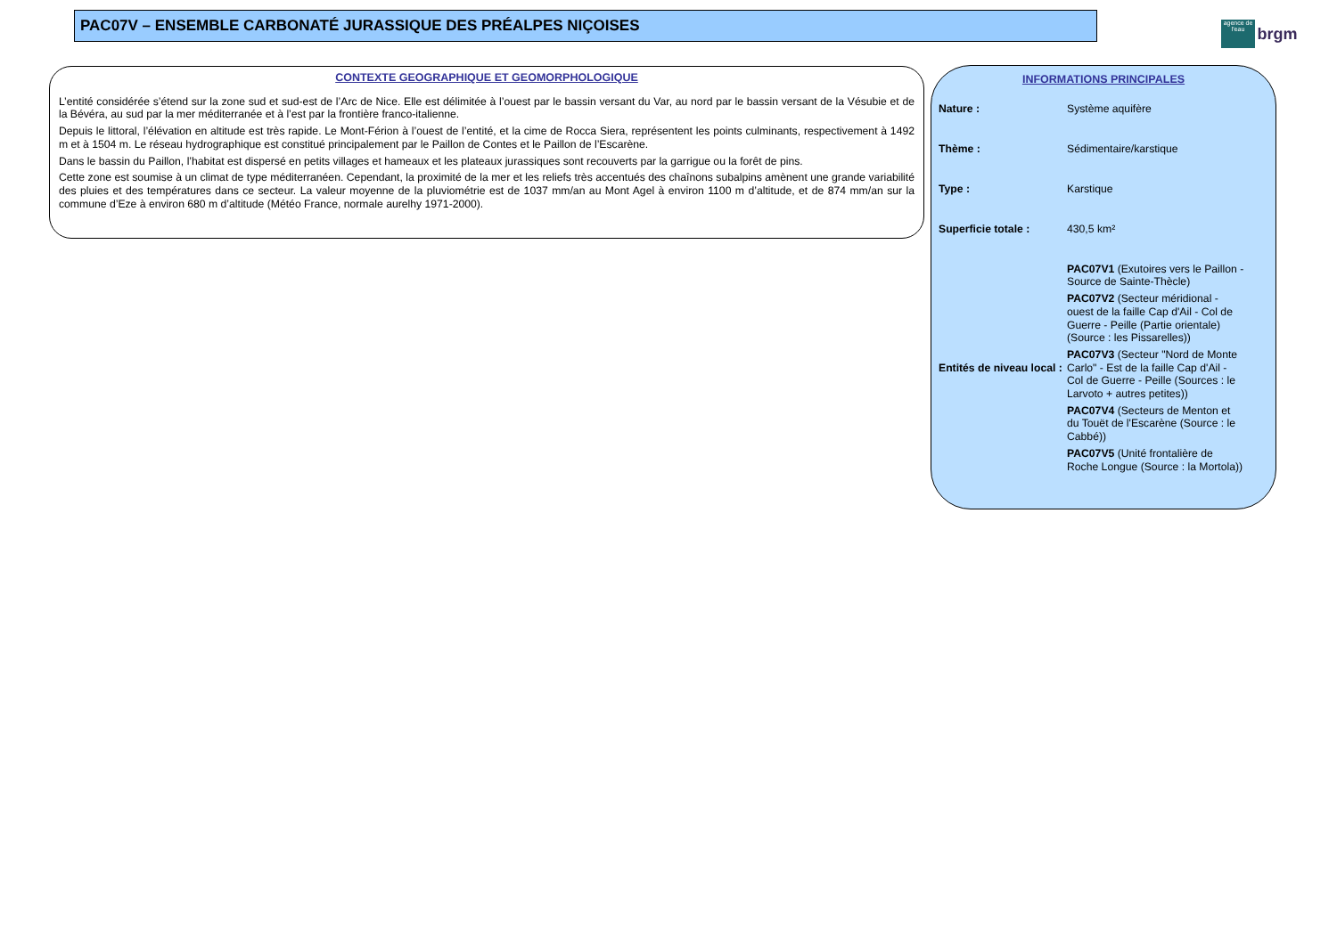PAC07V – ENSEMBLE CARBONATÉ JURASSIQUE DES PRÉALPES NIÇOISES agence de l'eau brgm
CONTEXTE GEOGRAPHIQUE ET GEOMORPHOLOGIQUE
L’entité considérée s’étend sur la zone sud et sud-est de l’Arc de Nice. Elle est délimitée à l’ouest par le bassin versant du Var, au nord par le bassin versant de la Vésubie et de la Bévéra, au sud par la mer méditerranée et à l’est par la frontière franco-italienne.
Depuis le littoral, l’élévation en altitude est très rapide. Le Mont-Férion à l’ouest de l’entité, et la cime de Rocca Siera, représentent les points culminants, respectivement à 1492 m et à 1504 m. Le réseau hydrographique est constitué principalement par le Paillon de Contes et le Paillon de l’Escarène.
Dans le bassin du Paillon, l’habitat est dispersé en petits villages et hameaux et les plateaux jurassiques sont recouverts par la garrigue ou la forêt de pins.
Cette zone est soumise à un climat de type méditerranéen. Cependant, la proximité de la mer et les reliefs très accentués des chaînons subalpins amènent une grande variabilité des pluies et des températures dans ce secteur. La valeur moyenne de la pluviométrie est de 1037 mm/an au Mont Agel à environ 1100 m d’altitude, et de 874 mm/an sur la commune d’Eze à environ 680 m d’altitude (Météo France, normale aurelhy 1971-2000).
INFORMATIONS PRINCIPALES
| Nature : | Système aquifère |
| Thème : | Sédimentaire/karstique |
| Type : | Karstique |
| Superficie totale : | 430,5 km² |
| Entités de niveau local : | PAC07V1 (Exutoires vers le Paillon - Source de Sainte-Thècle) PAC07V2 (Secteur méridional - ouest de la faille Cap d'Ail - Col de Guerre - Peille (Partie orientale) (Source : les Pissarelles)) PAC07V3 (Secteur "Nord de Monte Carlo" - Est de la faille Cap d'Ail - Col de Guerre - Peille (Sources : le Larvoto + autres petites)) PAC07V4 (Secteurs de Menton et du Touët de l'Escarène (Source : le Cabbé)) PAC07V5 (Unité frontalière de Roche Longue (Source : la Mortola)) |